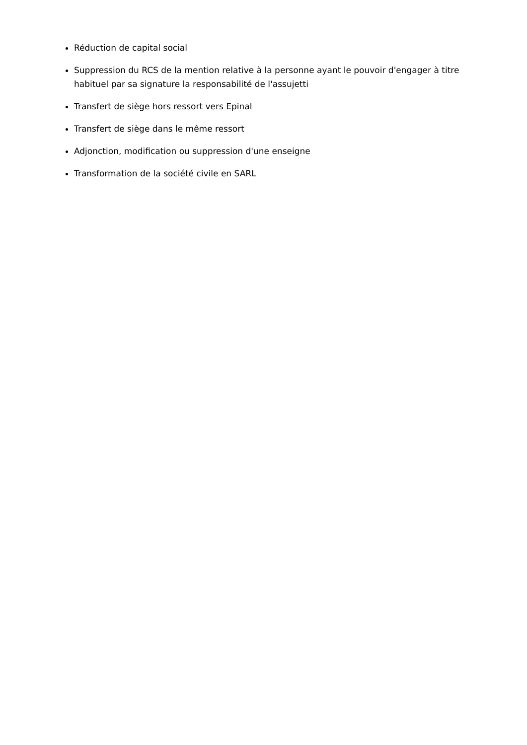Réduction de capital social
Suppression du RCS de la mention relative à la personne ayant le pouvoir d'engager à titre habituel par sa signature la responsabilité de l'assujetti
Transfert de siège hors ressort vers Epinal
Transfert de siège dans le même ressort
Adjonction, modification ou suppression d'une enseigne
Transformation de la société civile en SARL